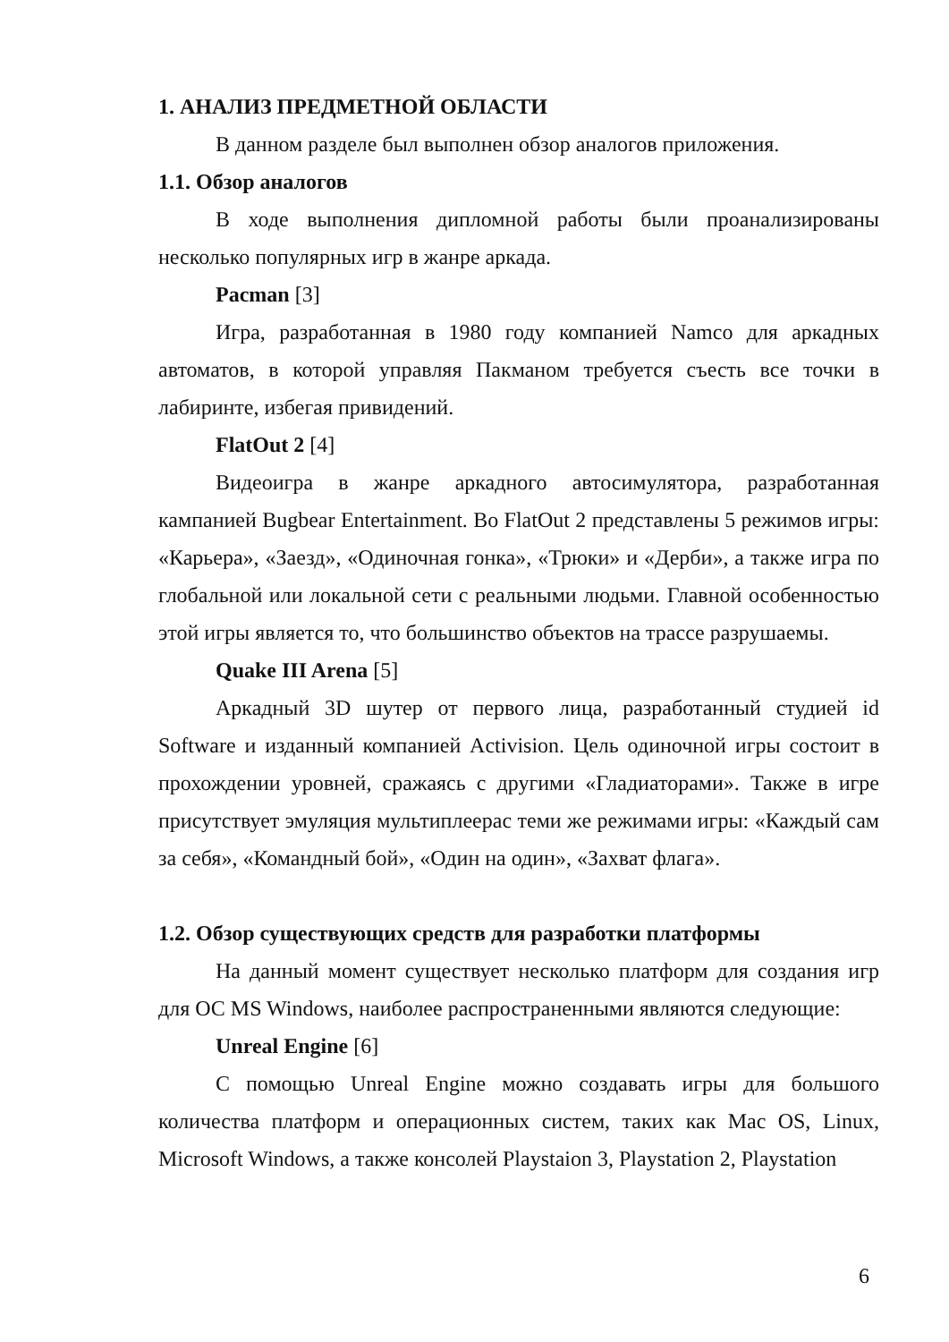1. АНАЛИЗ ПРЕДМЕТНОЙ ОБЛАСТИ
В данном разделе был выполнен обзор аналогов приложения.
1.1. Обзор аналогов
В ходе выполнения дипломной работы были проанализированы несколько популярных игр в жанре аркада.
Pacman [3]
Игра, разработанная в 1980 году компанией Namco для аркадных автоматов, в которой управляя Пакманом требуется съесть все точки в лабиринте, избегая привидений.
FlatOut 2 [4]
Видеоигра в жанре аркадного автосимулятора, разработанная кампанией Bugbear Entertainment. Во FlatOut 2 представлены 5 режимов игры: «Карьера», «Заезд», «Одиночная гонка», «Трюки» и «Дерби», а также игра по глобальной или локальной сети с реальными людьми. Главной особенностью этой игры является то, что большинство объектов на трассе разрушаемы.
Quake III Arena [5]
Аркадный 3D шутер от первого лица, разработанный студией id Software и изданный компанией Activision. Цель одиночной игры состоит в прохождении уровней, сражаясь с другими «Гладиаторами». Также в игре присутствует эмуляция мультиплеерас теми же режимами игры: «Каждый сам за себя», «Командный бой», «Один на один», «Захват флага».
1.2. Обзор существующих средств для разработки платформы
На данный момент существует несколько платформ для создания игр для ОС MS Windows, наиболее распространенными являются следующие:
Unreal Engine [6]
С помощью Unreal Engine можно создавать игры для большого количества платформ и операционных систем, таких как Mac OS, Linux, Microsoft Windows, а также консолей Playstaion 3, Playstation 2, Playstation
6